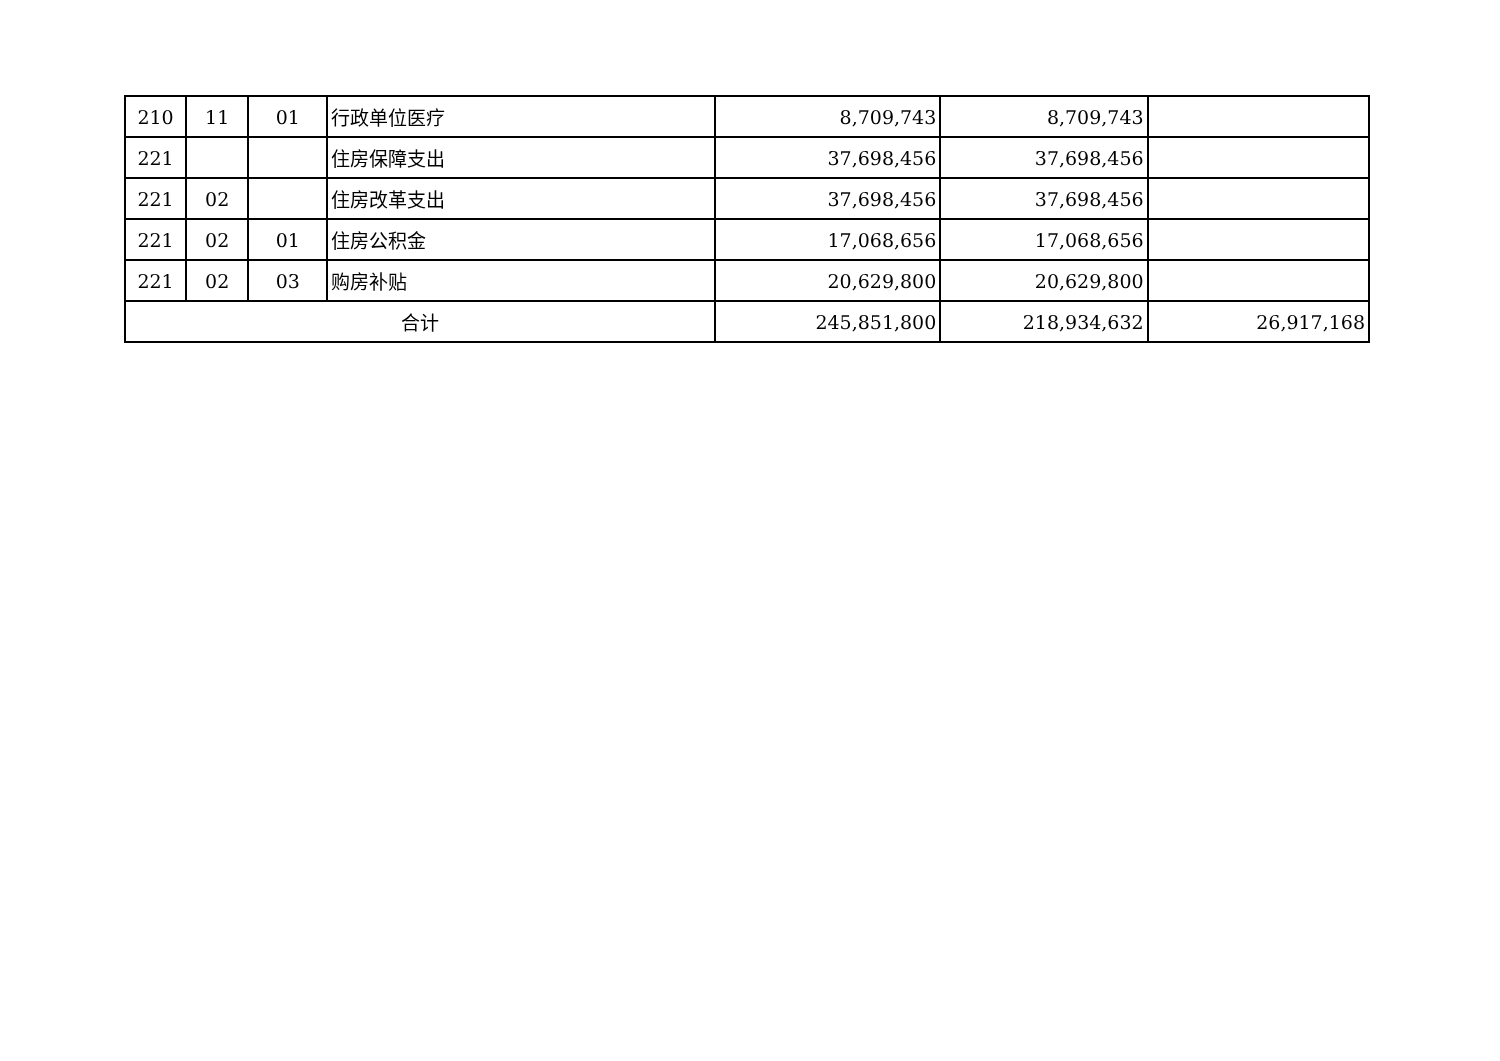| 210 | 11 | 01 | 行政单位医疗 | 8,709,743 | 8,709,743 | |
| 221 | | | 住房保障支出 | 37,698,456 | 37,698,456 | |
| 221 | 02 | | 住房改革支出 | 37,698,456 | 37,698,456 | |
| 221 | 02 | 01 | 住房公积金 | 17,068,656 | 17,068,656 | |
| 221 | 02 | 03 | 购房补贴 | 20,629,800 | 20,629,800 | |
| 合计 | | | | 245,851,800 | 218,934,632 | 26,917,168 |